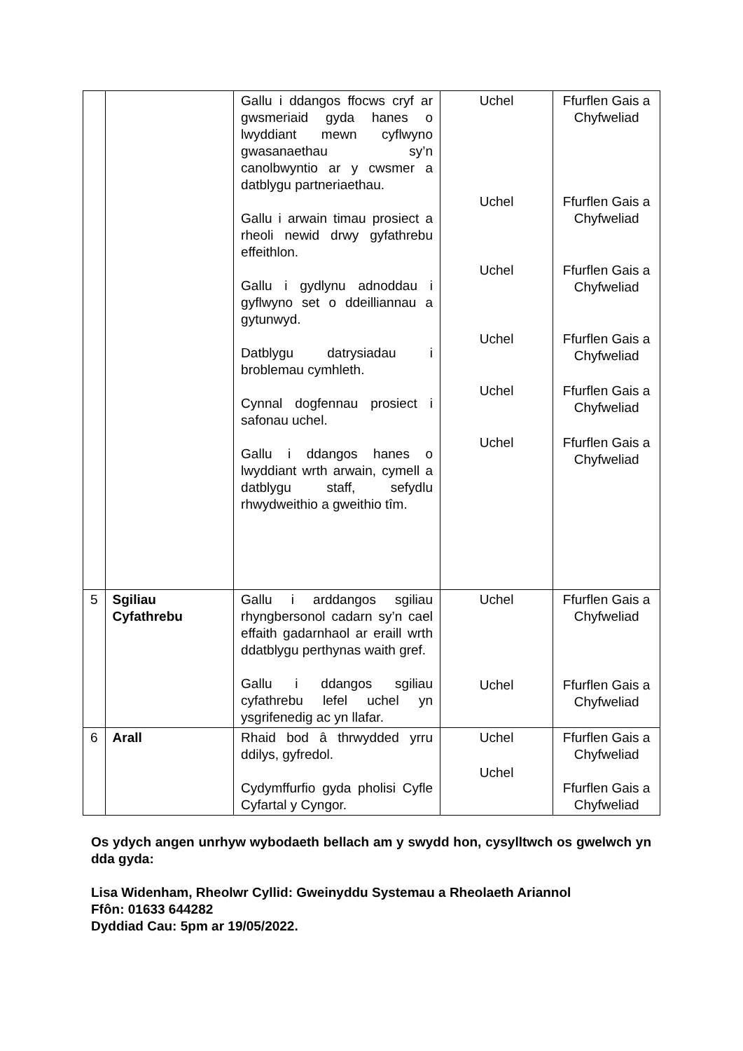| | | Gallu i ddangos ffocws cryf ar gwsmeriaid gyda hanes o lwyddiant mewn cyflwyno gwasanaethau sy’n canolbwyntio ar y cwsmer a datblygu partneriaethau. Gallu i arwain timau prosiect a rheoli newid drwy gyfathrebu effeithlon. Gallu i gydlynu adnoddau i gyflwyno set o ddeilliannau a gytunwyd. Datblygu datrysiadau i broblemau cymhleth. Cynnal dogfennau prosiect i safonau uchel. Gallu i ddangos hanes o lwyddiant wrth arwain, cymell a datblygu staff, sefydlu rhwydweithio a gweithio tîm. | Uchel Uchel Uchel Uchel Uchel Uchel | Ffurflen Gais a Chyfweliad Ffurflen Gais a Chyfweliad Ffurflen Gais a Chyfweliad Ffurflen Gais a Chyfweliad Ffurflen Gais a Chyfweliad Ffurflen Gais a Chyfweliad |
| 5 | Sgiliau Cyfathrebu | Gallu i arddangos sgiliau rhyngbersonol cadarn sy’n cael effaith gadarnhaol ar eraill wrth ddatblygu perthynas waith gref. Gallu i ddangos sgiliau cyfathrebu lefel uchel yn ysgrifenedig ac yn llafar. | Uchel Uchel | Ffurflen Gais a Chyfweliad Ffurflen Gais a Chyfweliad |
| 6 | Arall | Rhaid bod â thrwydded yrru ddilys, gyfredol. Cydymffurfio gyda pholisi Cyfle Cyfartal y Cyngor. | Uchel Uchel | Ffurflen Gais a Chyfweliad Ffurflen Gais a Chyfweliad |
Os ydych angen unrhyw wybodaeth bellach am y swydd hon, cysylltwch os gwelwch yn dda gyda:
Lisa Widenham, Rheolwr Cyllid: Gweinyddu Systemau a Rheolaeth Ariannol
Ffôn: 01633 644282
Dyddiad Cau: 5pm ar 19/05/2022.